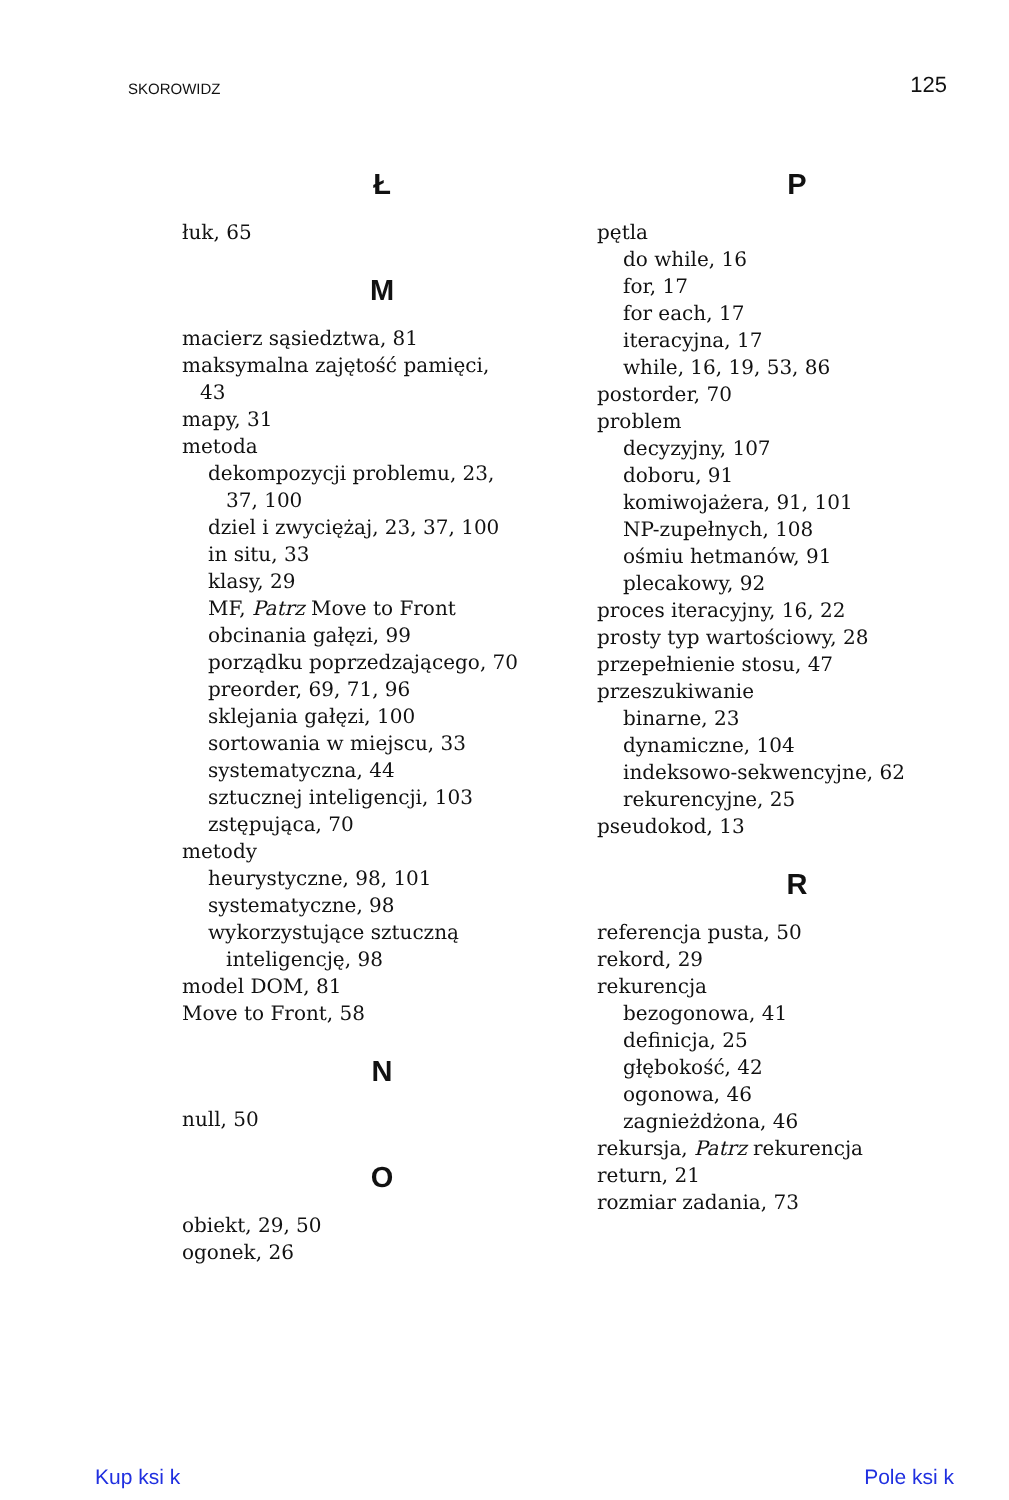SKOROWIDZ 125
Ł
łuk, 65
M
macierz sąsiedztwa, 81
maksymalna zajętość pamięci,
43
mapy, 31
metoda
dekompozycji problemu, 23,
37, 100
dziel i zwyciężaj, 23, 37, 100
in situ, 33
klasy, 29
MF, Patrz Move to Front
obcinania gałęzi, 99
porządku poprzedzającego, 70
preorder, 69, 71, 96
sklejania gałęzi, 100
sortowania w miejscu, 33
systematyczna, 44
sztucznej inteligencji, 103
zstępująca, 70
metody
heurystyczne, 98, 101
systematyczne, 98
wykorzystujące sztuczną
inteligencję, 98
model DOM, 81
Move to Front, 58
N
null, 50
O
obiekt, 29, 50
ogonek, 26
P
pętla
do while, 16
for, 17
for each, 17
iteracyjna, 17
while, 16, 19, 53, 86
postorder, 70
problem
decyzyjny, 107
doboru, 91
komiwojażera, 91, 101
NP-zupełnych, 108
ośmiu hetmanów, 91
plecakowy, 92
proces iteracyjny, 16, 22
prosty typ wartościowy, 28
przepełnienie stosu, 47
przeszukiwanie
binarne, 23
dynamiczne, 104
indeksowo-sekwencyjne, 62
rekurencyjne, 25
pseudokod, 13
R
referencja pusta, 50
rekord, 29
rekurencja
bezogonowa, 41
definicja, 25
głębokość, 42
ogonowa, 46
zagnieżdżona, 46
rekursja, Patrz rekurencja
return, 21
rozmiar zadania, 73
Kup ksi k Pole ksi k